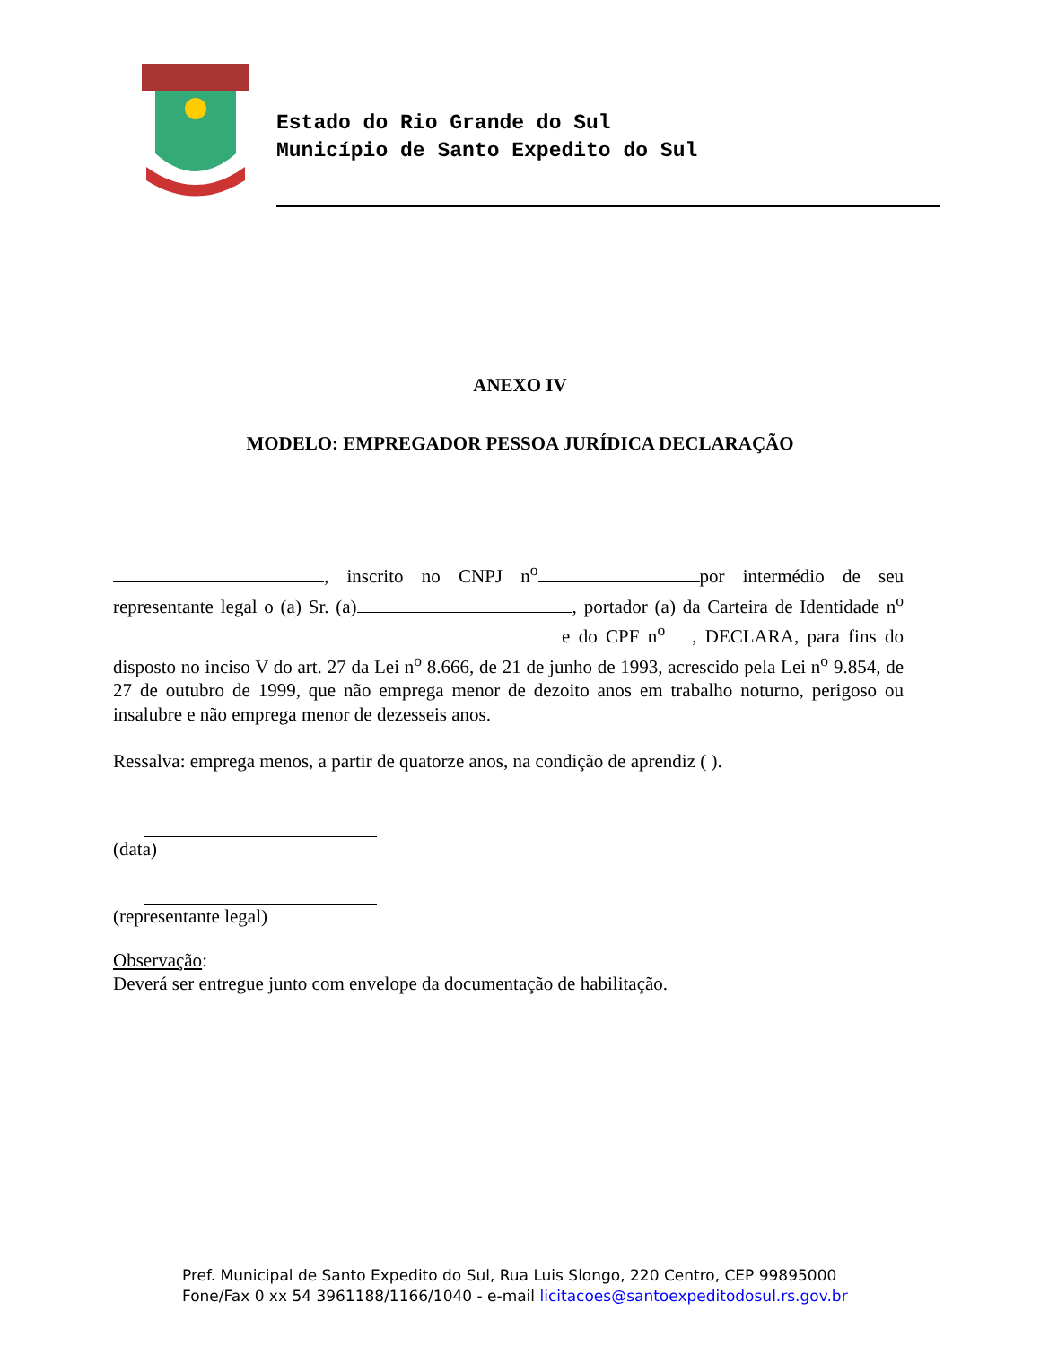Estado do Rio Grande do Sul
Município de Santo Expedito do Sul
ANEXO IV
MODELO: EMPREGADOR PESSOA JURÍDICA DECLARAÇÃO
, inscrito no CNPJ n<sup>o</sup> por intermédio de seu representante legal o (a) Sr. (a) , portador (a) da Carteira de Identidade n<sup>o</sup> e do CPF n<sup>o</sup> , DECLARA, para fins do disposto no inciso V do art. 27 da Lei n<sup>o</sup> 8.666, de 21 de junho de 1993, acrescido pela Lei n<sup>o</sup> 9.854, de 27 de outubro de 1999, que não emprega menor de dezoito anos em trabalho noturno, perigoso ou insalubre e não emprega menor de dezesseis anos.
Ressalva: emprega menos, a partir de quatorze anos, na condição de aprendiz ( ).
(data)
(representante legal)
Observação:
Deverá ser entregue junto com envelope da documentação de habilitação.
Pref. Municipal de Santo Expedito do Sul, Rua Luis Slongo, 220 Centro, CEP 99895000
Fone/Fax 0 xx 54 3961188/1166/1040 - e-mail licitacoes@santoexpeditodosul.rs.gov.br